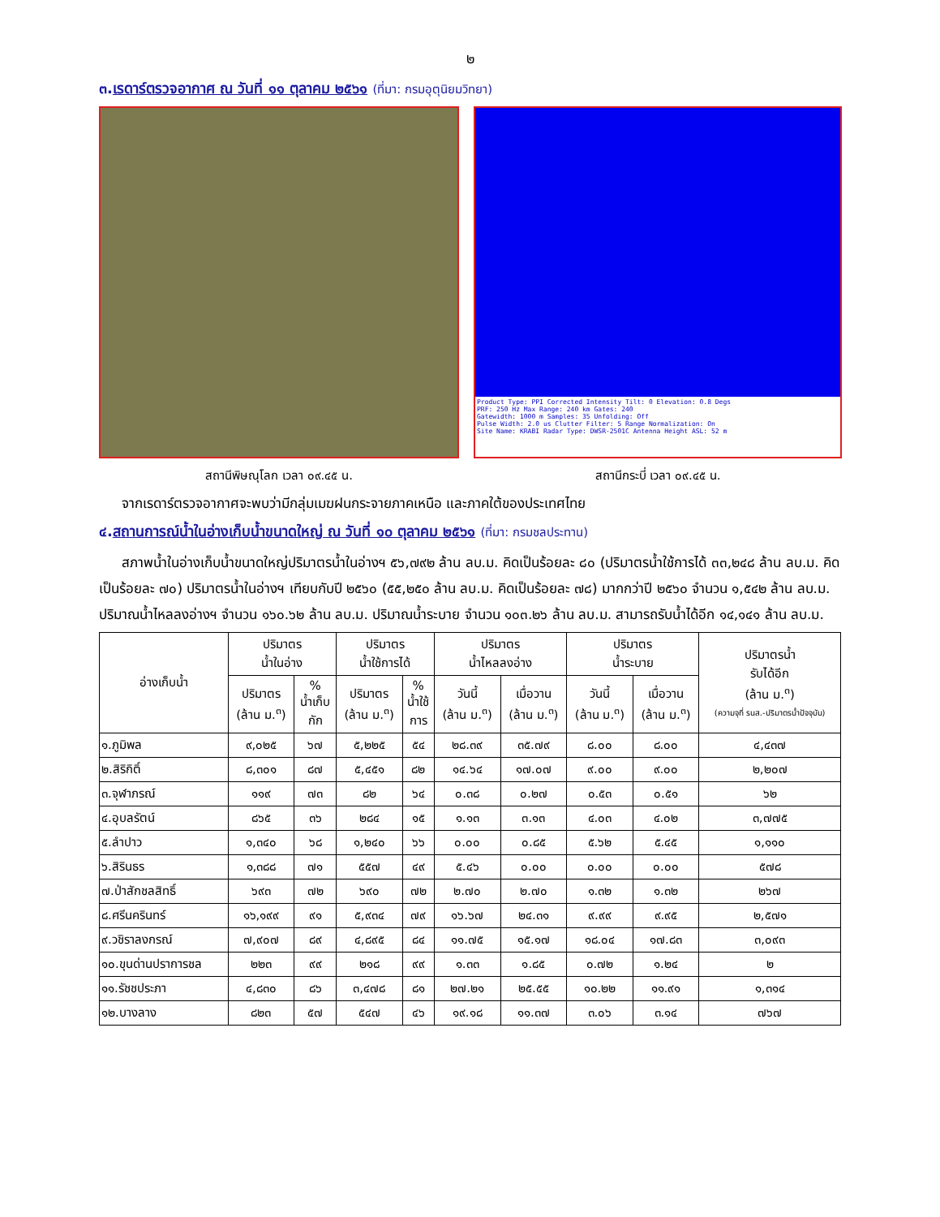๒
๓.เรดาร์ตรวจอากาศ ณ วันที่ ๑๑ ตุลาคม ๒๕๖๑ (ที่มา: กรมอุตุนิยมวิทยา)
สถานีพิษณุโลก เวลา ๐๙.๔๕ น.
Product Type: PPI Corrected Intensity Tilt: 0 Elevation: 0.8 Degs
PRF: 250 Hz Max Range: 240 km Gates: 240
Gatewidth: 1000 m Samples: 35 Unfolding: Off
Pulse Width: 2.0 us Clutter Filter: 5 Range Normalization: On
Site Name: KRABI Radar Type: DWSR-2501C Antenna Height ASL: 52 m
สถานีกระบี่ เวลา ๐๙.๔๕ น.
จากเรดาร์ตรวจอากาศจะพบว่ามีกลุ่มเมฆฝนกระจายภาคเหนือ และภาคใต้ของประเทศไทย
๔.สถานการณ์น้ำในอ่างเก็บน้ำขนาดใหญ่ ณ วันที่ ๑๐ ตุลาคม ๒๕๖๑ (ที่มา: กรมชลประทาน)
สภาพน้ำในอ่างเก็บน้ำขนาดใหญ่ปริมาตรน้ำในอ่างฯ ๕๖,๗๙๒ ล้าน ลบ.ม. คิดเป็นร้อยละ ๘๐ (ปริมาตรน้ำใช้การได้ ๓๓,๒๔๘ ล้าน ลบ.ม. คิดเป็นร้อยละ ๗๐) ปริมาตรน้ำในอ่างฯ เทียบกับปี ๒๕๖๐ (๕๕,๒๕๐ ล้าน ลบ.ม. คิดเป็นร้อยละ ๗๘) มากกว่าปี ๒๕๖๐ จำนวน ๑,๕๔๒ ล้าน ลบ.ม. ปริมาณน้ำไหลลงอ่างฯ จำนวน ๑๖๐.๖๒ ล้าน ลบ.ม. ปริมาณน้ำระบาย จำนวน ๑๐๓.๒๖ ล้าน ลบ.ม. สามารถรับน้ำได้อีก ๑๔,๑๔๑ ล้าน ลบ.ม.
| อ่างเก็บน้ำ | ปริมาตร น้ำในอ่าง | | ปริมาตร น้ำใช้การได้ | | ปริมาตร น้ำไหลลงอ่าง | | ปริมาตร น้ำระบาย | | ปริมาตรน้ำ รับได้อีก (ล้าน ม.<sup>๓</sup>) (ความจุที่ รนส.-ปริมาตรน้ำปัจจุบัน) |
| --- | --- | --- | --- | --- | --- | --- | --- | --- | --- |
| | ปริมาตร (ล้าน ม.<sup>๓</sup>) | % น้ำเก็บ กัก | ปริมาตร (ล้าน ม.<sup>๓</sup>) | % น้ำใช้ การ | วันนี้ (ล้าน ม.<sup>๓</sup>) | เมื่อวาน (ล้าน ม.<sup>๓</sup>) | วันนี้ (ล้าน ม.<sup>๓</sup>) | เมื่อวาน (ล้าน ม.<sup>๓</sup>) | |
| ๑.ภูมิพล | ๙,๐๒๕ | ๖๗ | ๕,๒๒๕ | ๕๔ | ๒๘.๓๙ | ๓๕.๗๙ | ๘.๐๐ | ๘.๐๐ | ๔,๔๓๗ |
| ๒.สิริกิติ์ | ๘,๓๐๑ | ๘๗ | ๕,๔๕๑ | ๘๒ | ๑๔.๖๔ | ๑๗.๐๗ | ๙.๐๐ | ๙.๐๐ | ๒,๒๐๗ |
| ๓.จุฬาภรณ์ | ๑๑๙ | ๗๓ | ๘๒ | ๖๔ | ๐.๓๘ | ๐.๒๗ | ๐.๕๓ | ๐.๕๑ | ๖๒ |
| ๔.อุบลรัตน์ | ๘๖๕ | ๓๖ | ๒๘๔ | ๑๕ | ๑.๑๓ | ๓.๑๓ | ๔.๐๓ | ๔.๐๒ | ๓,๗๗๕ |
| ๕.ลำปาว | ๑,๓๔๐ | ๖๘ | ๑,๒๔๐ | ๖๖ | ๐.๐๐ | ๐.๘๕ | ๕.๖๒ | ๕.๔๕ | ๑,๑๑๐ |
| ๖.สิรินธร | ๑,๓๘๘ | ๗๑ | ๕๕๗ | ๔๙ | ๕.๔๖ | ๐.๐๐ | ๐.๐๐ | ๐.๐๐ | ๕๗๘ |
| ๗.ป่าสักชลสิทธิ์ | ๖๙๓ | ๗๒ | ๖๙๐ | ๗๒ | ๒.๗๐ | ๒.๗๐ | ๑.๓๒ | ๑.๓๒ | ๒๖๗ |
| ๘.ศรีนครินทร์ | ๑๖,๑๙๙ | ๙๑ | ๕,๙๓๔ | ๗๙ | ๑๖.๖๗ | ๒๔.๓๑ | ๙.๙๙ | ๙.๙๕ | ๒,๕๗๑ |
| ๙.วชิราลงกรณ์ | ๗,๙๐๗ | ๘๙ | ๔,๘๙๕ | ๘๔ | ๑๑.๗๕ | ๑๕.๑๗ | ๑๘.๐๔ | ๑๗.๘๓ | ๓,๐๙๓ |
| ๑๐.ขุนด่านปราการชล | ๒๒๓ | ๙๙ | ๒๑๘ | ๙๙ | ๑.๓๓ | ๑.๘๕ | ๐.๗๒ | ๑.๒๔ | ๒ |
| ๑๑.รัชชประภา | ๔,๘๓๐ | ๘๖ | ๓,๔๗๘ | ๘๑ | ๒๗.๒๑ | ๒๕.๕๕ | ๑๐.๒๒ | ๑๑.๙๑ | ๑,๓๑๔ |
| ๑๒.บางลาง | ๘๒๓ | ๕๗ | ๕๔๗ | ๔๖ | ๑๙.๑๘ | ๑๑.๓๗ | ๓.๐๖ | ๓.๑๔ | ๗๖๗ |